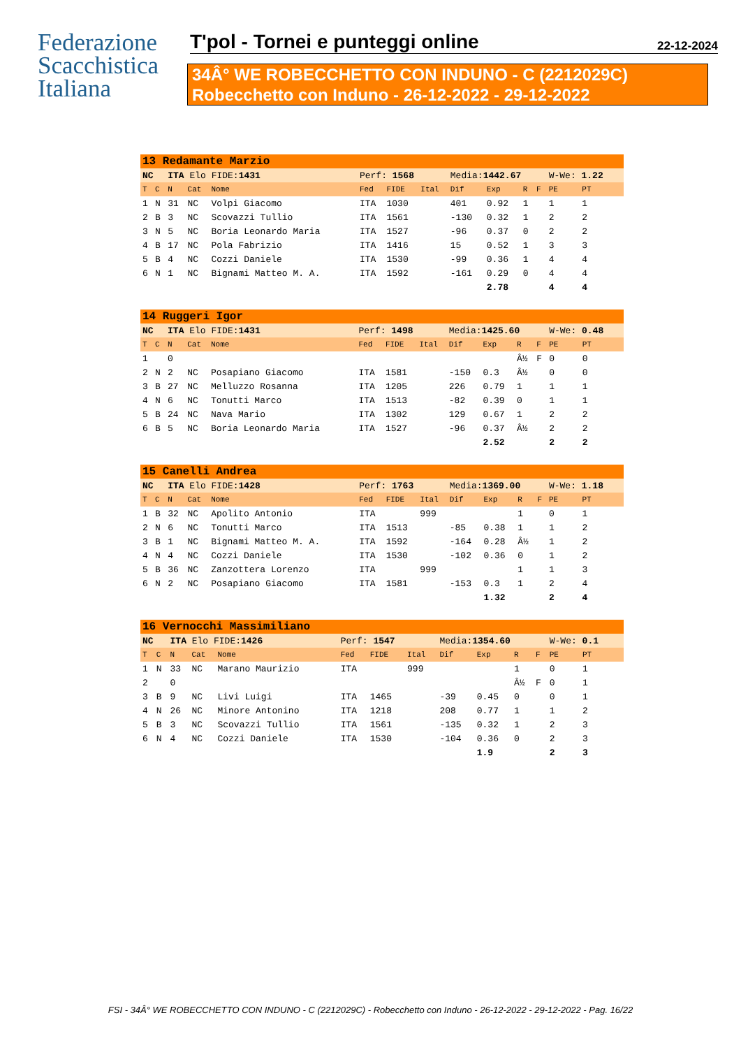Federazione
Scacchistica
Italiana
T'pol - Tornei e punteggi online 22-12-2024
34Â° WE ROBECCHETTO CON INDUNO - C (2212029C)
Robecchetto con Induno - 26-12-2022 - 29-12-2022
| 13 Redamante Marzio | | | | | | | | | | | | | | |
| NC | | ITA Elo FIDE: 1431 | | | Perf: 1568 | | | Media: 1442.67 | | | | W-We: 1.22 | | |
| T | C | N | Cat | Nome | Fed | FIDE | Ital | Dif | Exp | R | F | PE | PT | |
| 1 | N | 31 | NC | Volpi Giacomo | ITA | 1030 | | 401 | 0.92 | 1 | | 1 | 1 | |
| 2 | B | 3 | NC | Scovazzi Tullio | ITA | 1561 | | -130 | 0.32 | 1 | | 2 | 2 | |
| 3 | N | 5 | NC | Boria Leonardo Maria | ITA | 1527 | | -96 | 0.37 | 0 | | 2 | 2 | |
| 4 | B | 17 | NC | Pola Fabrizio | ITA | 1416 | | 15 | 0.52 | 1 | | 3 | 3 | |
| 5 | B | 4 | NC | Cozzi Daniele | ITA | 1530 | | -99 | 0.36 | 1 | | 4 | 4 | |
| 6 | N | 1 | NC | Bignami Matteo M. A. | ITA | 1592 | | -161 | 0.29 | 0 | | 4 | 4 | |
| | | | | | | | | | 2.78 | | | 4 | 4 | |
| 14 Ruggeri Igor | | | | | | | | | | | | | | |
| NC | | ITA Elo FIDE: 1431 | | | Perf: 1498 | | | Media: 1425.60 | | | | W-We: 0.48 | | |
| T | C | N | Cat | Nome | Fed | FIDE | Ital | Dif | Exp | R | F | PE | PT | |
| 1 | | 0 | | | | | | | | Â½ | F | 0 | 0 | |
| 2 | N | 2 | NC | Posapiano Giacomo | ITA | 1581 | | -150 | 0.3 | Â½ | | 0 | 0 | |
| 3 | B | 27 | NC | Melluzzo Rosanna | ITA | 1205 | | 226 | 0.79 | 1 | | 1 | 1 | |
| 4 | N | 6 | NC | Tonutti Marco | ITA | 1513 | | -82 | 0.39 | 0 | | 1 | 1 | |
| 5 | B | 24 | NC | Nava Mario | ITA | 1302 | | 129 | 0.67 | 1 | | 2 | 2 | |
| 6 | B | 5 | NC | Boria Leonardo Maria | ITA | 1527 | | -96 | 0.37 | Â½ | | 2 | 2 | |
| | | | | | | | | | 2.52 | | | 2 | 2 | |
| 15 Canelli Andrea | | | | | | | | | | | | | | |
| NC | | ITA Elo FIDE: 1428 | | | Perf: 1763 | | | Media: 1369.00 | | | | W-We: 1.18 | | |
| T | C | N | Cat | Nome | Fed | FIDE | Ital | Dif | Exp | R | F | PE | PT | |
| 1 | B | 32 | NC | Apolito Antonio | ITA | | 999 | | | 1 | | 0 | 1 | |
| 2 | N | 6 | NC | Tonutti Marco | ITA | 1513 | | -85 | 0.38 | 1 | | 1 | 2 | |
| 3 | B | 1 | NC | Bignami Matteo M. A. | ITA | 1592 | | -164 | 0.28 | Â½ | | 1 | 2 | |
| 4 | N | 4 | NC | Cozzi Daniele | ITA | 1530 | | -102 | 0.36 | 0 | | 1 | 2 | |
| 5 | B | 36 | NC | Zanzottera Lorenzo | ITA | | 999 | | | 1 | | 1 | 3 | |
| 6 | N | 2 | NC | Posapiano Giacomo | ITA | 1581 | | -153 | 0.3 | 1 | | 2 | 4 | |
| | | | | | | | | | 1.32 | | | 2 | 4 | |
| 16 Vernocchi Massimiliano | | | | | | | | | | | | | | |
| NC | | ITA Elo FIDE: 1426 | | | Perf: 1547 | | | Media: 1354.60 | | | | W-We: 0.1 | | |
| T | C | N | Cat | Nome | Fed | FIDE | Ital | Dif | Exp | R | F | PE | PT | |
| 1 | N | 33 | NC | Marano Maurizio | ITA | | 999 | | | 1 | | 0 | 1 | |
| 2 | | 0 | | | | | | | | Â½ | F | 0 | 1 | |
| 3 | B | 9 | NC | Livi Luigi | ITA | 1465 | | -39 | 0.45 | 0 | | 0 | 1 | |
| 4 | N | 26 | NC | Minore Antonino | ITA | 1218 | | 208 | 0.77 | 1 | | 1 | 2 | |
| 5 | B | 3 | NC | Scovazzi Tullio | ITA | 1561 | | -135 | 0.32 | 1 | | 2 | 3 | |
| 6 | N | 4 | NC | Cozzi Daniele | ITA | 1530 | | -104 | 0.36 | 0 | | 2 | 3 | |
| | | | | | | | | | 1.9 | | | 2 | 3 | |
FSI - 34Â° WE ROBECCHETTO CON INDUNO - C (2212029C) - Robecchetto con Induno - 26-12-2022 - 29-12-2022 - Pag. 16/22